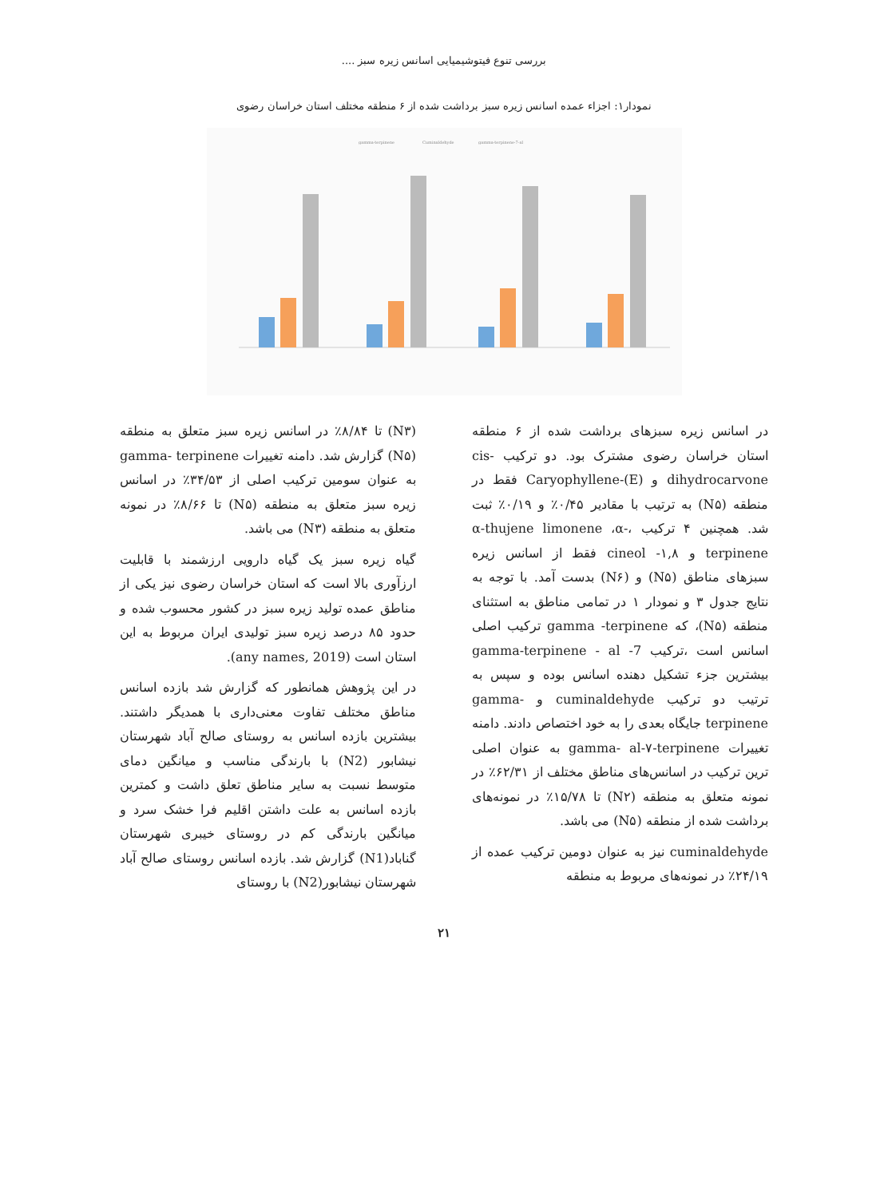بررسی تنوع فیتوشیمیایی اسانس زیره سبز ....
نمودار۱: اجزاء عمده اسانس زیره سبز برداشت شده از ۶ منطقه مختلف استان خراسان رضوی
gamma-terpinene
Cuminaldehyde
gamma-terpinene-7-al
در اسانس زیره سبزهای برداشت شده از ۶ منطقه استان خراسان رضوی مشترک بود. دو ترکیب cis-dihydrocarvone و (E)-Caryophyllene فقط در منطقه (N۵) به ترتیب با مقادیر ۰/۴۵٪ و ۰/۱۹٪ ثبت شد. همچنین ۴ ترکیب ،α-thujene limonene ،α-terpinene و cineol -۱,۸ فقط از اسانس زیره سبزهای مناطق (N۵) و (N۶) بدست آمد. با توجه به نتایج جدول ۳ و نمودار ۱ در تمامی مناطق به استثنای منطقه (N۵)، که gamma -terpinene ترکیب اصلی اسانس است ،ترکیب gamma-terpinene - al -7 بیشترین جزء تشکیل دهنده اسانس بوده و سپس به ترتیب دو ترکیب cuminaldehyde و gamma-terpinene جایگاه بعدی را به خود اختصاص دادند. دامنه تغییرات gamma- al-۷-terpinene به عنوان اصلی ترین ترکیب در اسانس‌های مناطق مختلف از ۶۲/۳۱٪ در نمونه متعلق به منطقه (N۲) تا ۱۵/۷۸٪ در نمونه‌های برداشت شده از منطقه (N۵) می باشد.
cuminaldehyde نیز به عنوان دومین ترکیب عمده از ۲۴/۱۹٪ در نمونه‌های مربوط به منطقه
(N۳) تا ۸/۸۴٪ در اسانس زیره سبز متعلق به منطقه (N۵) گزارش شد. دامنه تغییرات gamma- terpinene به عنوان سومین ترکیب اصلی از ۳۴/۵۳٪ در اسانس زیره سبز متعلق به منطقه (N۵) تا ۸/۶۶٪ در نمونه متعلق به منطقه (N۳) می باشد.
گیاه زیره سبز یک گیاه دارویی ارزشمند با قابلیت ارزآوری بالا است که استان خراسان رضوی نیز یکی از مناطق عمده تولید زیره سبز در کشور محسوب شده و حدود ۸۵ درصد زیره سبز تولیدی ایران مربوط به این استان است (any names, 2019).
در این پژوهش همانطور که گزارش شد بازده اسانس مناطق مختلف تفاوت معنی‌داری با همدیگر داشتند. بیشترین بازده اسانس به روستای صالح آباد شهرستان نیشابور (N2) با بارندگی مناسب و میانگین دمای متوسط نسبت به سایر مناطق تعلق داشت و کمترین بازده اسانس به علت داشتن اقلیم فرا خشک سرد و میانگین بارندگی کم در روستای خیبری شهرستان گناباد(N1) گزارش شد. بازده اسانس روستای صالح آباد شهرستان نیشابور(N2) با روستای
۲۱